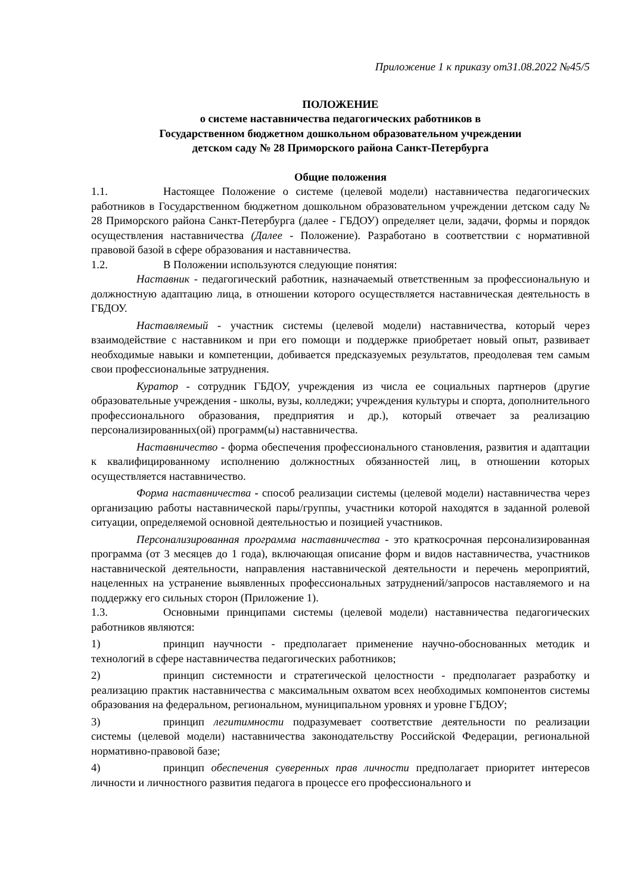Приложение 1 к приказу от31.08.2022 №45/5
ПОЛОЖЕНИЕ
о системе наставничества педагогических работников в
Государственном бюджетном дошкольном образовательном учреждении
детском саду № 28 Приморского района Санкт-Петербурга
Общие положения
1.1. Настоящее Положение о системе (целевой модели) наставничества педагогических работников в Государственном бюджетном дошкольном образовательном учреждении детском саду № 28 Приморского района Санкт-Петербурга (далее - ГБДОУ) определяет цели, задачи, формы и порядок осуществления наставничества (Далее - Положение). Разработано в соответствии с нормативной правовой базой в сфере образования и наставничества.
1.2. В Положении используются следующие понятия:
Наставник - педагогический работник, назначаемый ответственным за профессиональную и должностную адаптацию лица, в отношении которого осуществляется наставническая деятельность в ГБДОУ.
Наставляемый - участник системы (целевой модели) наставничества, который через взаимодействие с наставником и при его помощи и поддержке приобретает новый опыт, развивает необходимые навыки и компетенции, добивается предсказуемых результатов, преодолевая тем самым свои профессиональные затруднения.
Куратор - сотрудник ГБДОУ, учреждения из числа ее социальных партнеров (другие образовательные учреждения - школы, вузы, колледжи; учреждения культуры и спорта, дополнительного профессионального образования, предприятия и др.), который отвечает за реализацию персонализированных(ой) программ(ы) наставничества.
Наставничество - форма обеспечения профессионального становления, развития и адаптации к квалифицированному исполнению должностных обязанностей лиц, в отношении которых осуществляется наставничество.
Форма наставничества - способ реализации системы (целевой модели) наставничества через организацию работы наставнической пары/группы, участники которой находятся в заданной ролевой ситуации, определяемой основной деятельностью и позицией участников.
Персонализированная программа наставничества - это краткосрочная персонализированная программа (от 3 месяцев до 1 года), включающая описание форм и видов наставничества, участников наставнической деятельности, направления наставнической деятельности и перечень мероприятий, нацеленных на устранение выявленных профессиональных затруднений/запросов наставляемого и на поддержку его сильных сторон (Приложение 1).
1.3. Основными принципами системы (целевой модели) наставничества педагогических работников являются:
1) принцип научности - предполагает применение научно-обоснованных методик и технологий в сфере наставничества педагогических работников;
2) принцип системности и стратегической целостности - предполагает разработку и реализацию практик наставничества с максимальным охватом всех необходимых компонентов системы образования на федеральном, региональном, муниципальном уровнях и уровне ГБДОУ;
3) принцип легитимности подразумевает соответствие деятельности по реализации системы (целевой модели) наставничества законодательству Российской Федерации, региональной нормативно-правовой базе;
4) принцип обеспечения суверенных прав личности предполагает приоритет интересов личности и личностного развития педагога в процессе его профессионального и